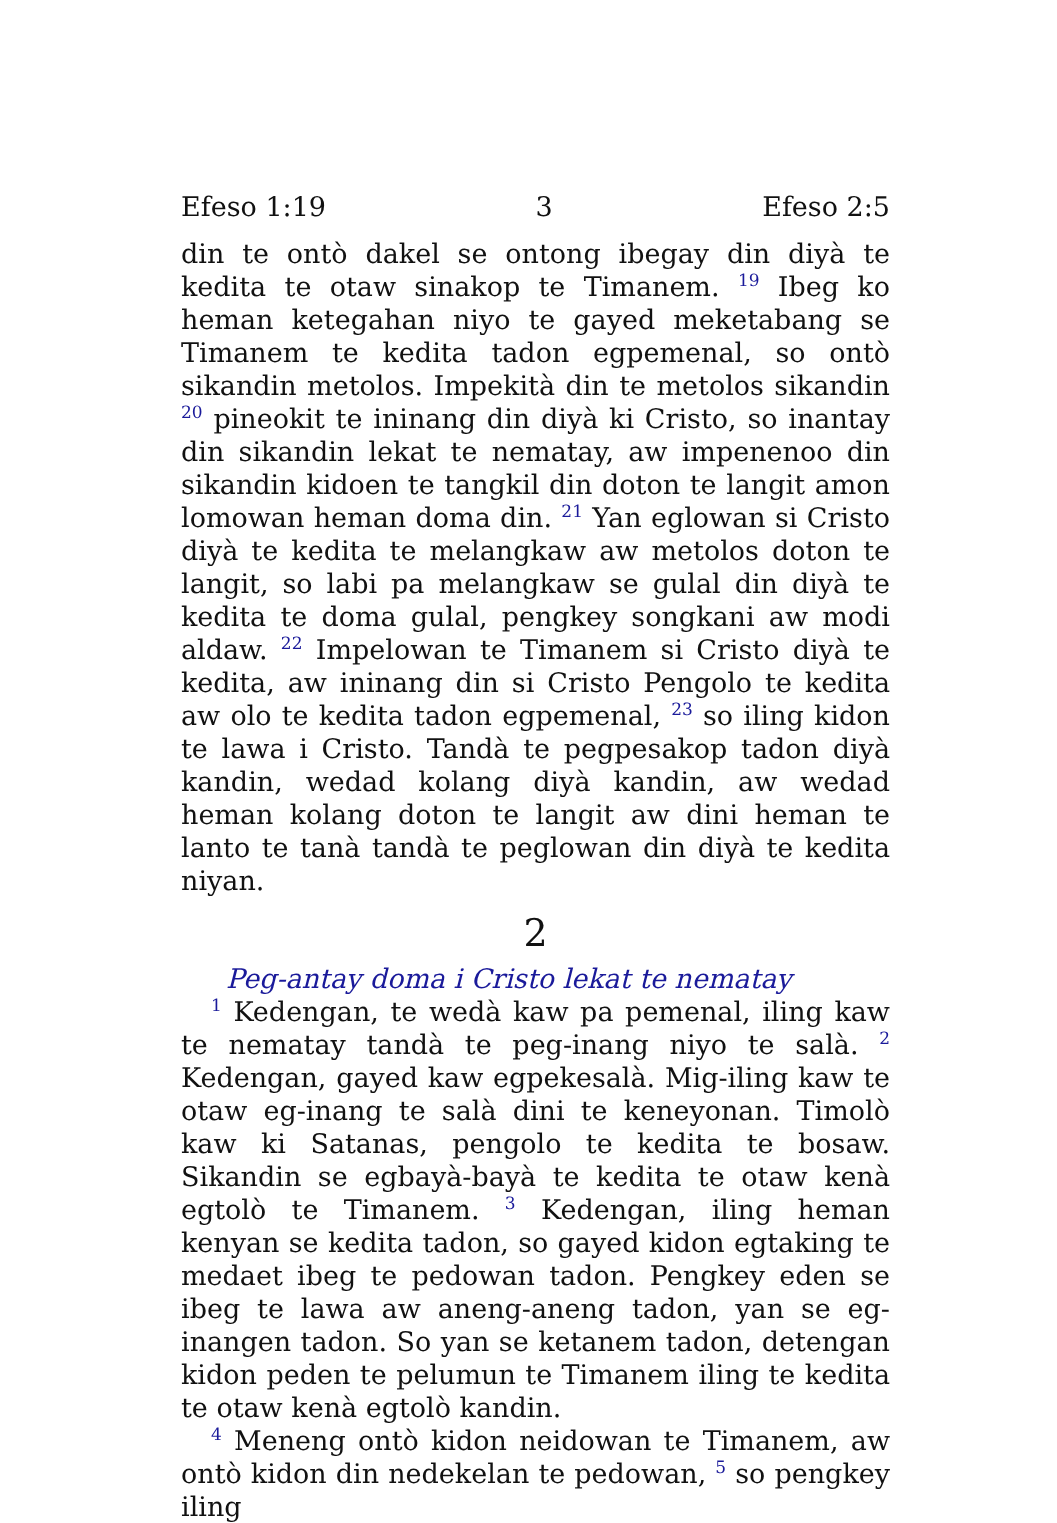Efeso 1:19 3 Efeso 2:5
din te ontò dakel se ontong ibegay din diyà te kedita te otaw sinakop te Timanem. <sup>19</sup> Ibeg ko heman ketegahan niyo te gayed meketabang se Timanem te kedita tadon egpemenal, so ontò sikandin metolos. Impekità din te metolos sikandin <sup>20</sup> pineokit te ininang din diyà ki Cristo, so inantay din sikandin lekat te nematay, aw impenenoo din sikandin kidoen te tangkil din doton te langit amon lomowan heman doma din. <sup>21</sup> Yan eglowan si Cristo diyà te kedita te melangkaw aw metolos doton te langit, so labi pa melangkaw se gulal din diyà te kedita te doma gulal, pengkey songkani aw modi aldaw. <sup>22</sup> Impelowan te Timanem si Cristo diyà te kedita, aw ininang din si Cristo Pengolo te kedita aw olo te kedita tadon egpemenal, <sup>23</sup> so iling kidon te lawa i Cristo. Tandà te pegpesakop tadon diyà kandin, wedad kolang diyà kandin, aw wedad heman kolang doton te langit aw dini heman te lanto te tanà tandà te peglowan din diyà te kedita niyan.
2
Peg-antay doma i Cristo lekat te nematay
<sup>1</sup> Kedengan, te wedà kaw pa pemenal, iling kaw te nematay tandà te peg-inang niyo te salà. <sup>2</sup> Kedengan, gayed kaw egpekesalà. Mig-iling kaw te otaw eg-inang te salà dini te keneyonan. Timolò kaw ki Satanas, pengolo te kedita te bosaw. Sikandin se egbayà-bayà te kedita te otaw kenà egtolò te Timanem. <sup>3</sup> Kedengan, iling heman kenyan se kedita tadon, so gayed kidon egtaking te medaet ibeg te pedowan tadon. Pengkey eden se ibeg te lawa aw aneng-aneng tadon, yan se eg-inangen tadon. So yan se ketanem tadon, detengan kidon peden te pelumun te Timanem iling te kedita te otaw kenà egtolò kandin.
<sup>4</sup> Meneng ontò kidon neidowan te Timanem, aw ontò kidon din nedekelan te pedowan, <sup>5</sup> so pengkey iling